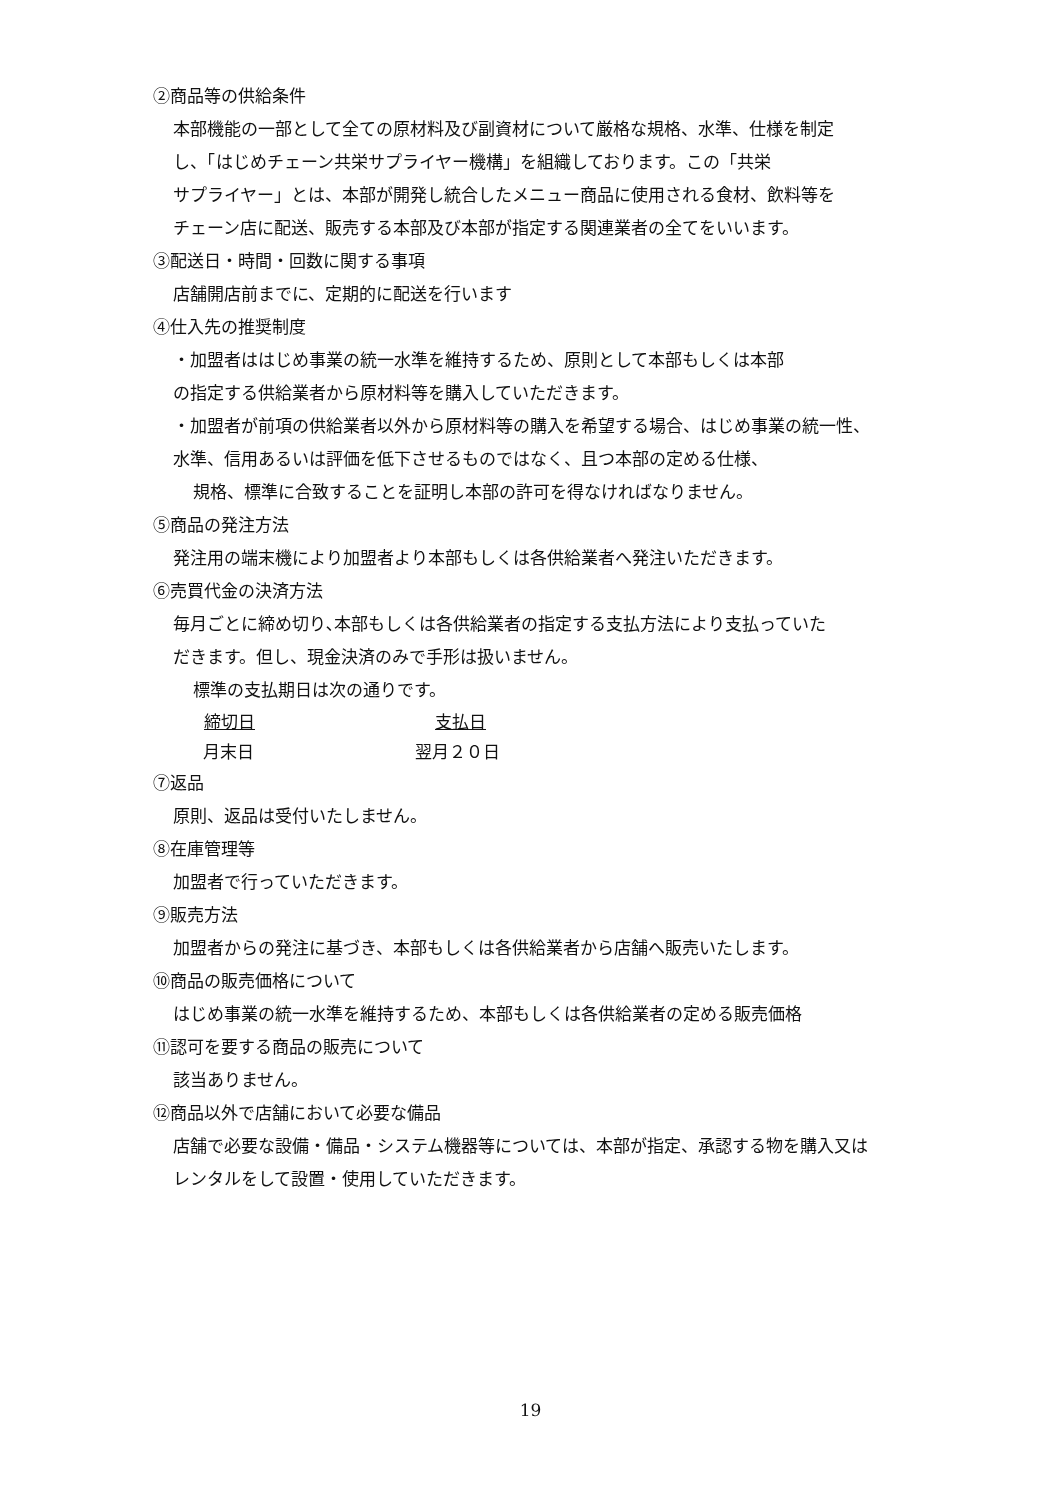②商品等の供給条件
本部機能の一部として全ての原材料及び副資材について厳格な規格、水準、仕様を制定
し、「はじめチェーン共栄サプライヤー機構」を組織しております。この「共栄
サプライヤー」とは、本部が開発し統合したメニュー商品に使用される食材、飲料等を
チェーン店に配送、販売する本部及び本部が指定する関連業者の全てをいいます。
③配送日・時間・回数に関する事項
店舗開店前までに、定期的に配送を行います
④仕入先の推奨制度
・加盟者ははじめ事業の統一水準を維持するため、原則として本部もしくは本部
の指定する供給業者から原材料等を購入していただきます。
・加盟者が前項の供給業者以外から原材料等の購入を希望する場合、はじめ事業の統一性、
水準、信用あるいは評価を低下させるものではなく、且つ本部の定める仕様、
規格、標準に合致することを証明し本部の許可を得なければなりません。
⑤商品の発注方法
発注用の端末機により加盟者より本部もしくは各供給業者へ発注いただきます。
⑥売買代金の決済方法
毎月ごとに締め切り､本部もしくは各供給業者の指定する支払方法により支払っていた
だきます。但し、現金決済のみで手形は扱いません。
標準の支払期日は次の通りです。
| 締切日 | 支払日 |
| --- | --- |
| 月末日 | 翌月２０日 |
⑦返品
原則、返品は受付いたしません。
⑧在庫管理等
加盟者で行っていただきます。
⑨販売方法
加盟者からの発注に基づき、本部もしくは各供給業者から店舗へ販売いたします。
⑩商品の販売価格について
はじめ事業の統一水準を維持するため、本部もしくは各供給業者の定める販売価格
⑪認可を要する商品の販売について
該当ありません。
⑫商品以外で店舗において必要な備品
店舗で必要な設備・備品・システム機器等については、本部が指定、承認する物を購入又は
レンタルをして設置・使用していただきます。
19